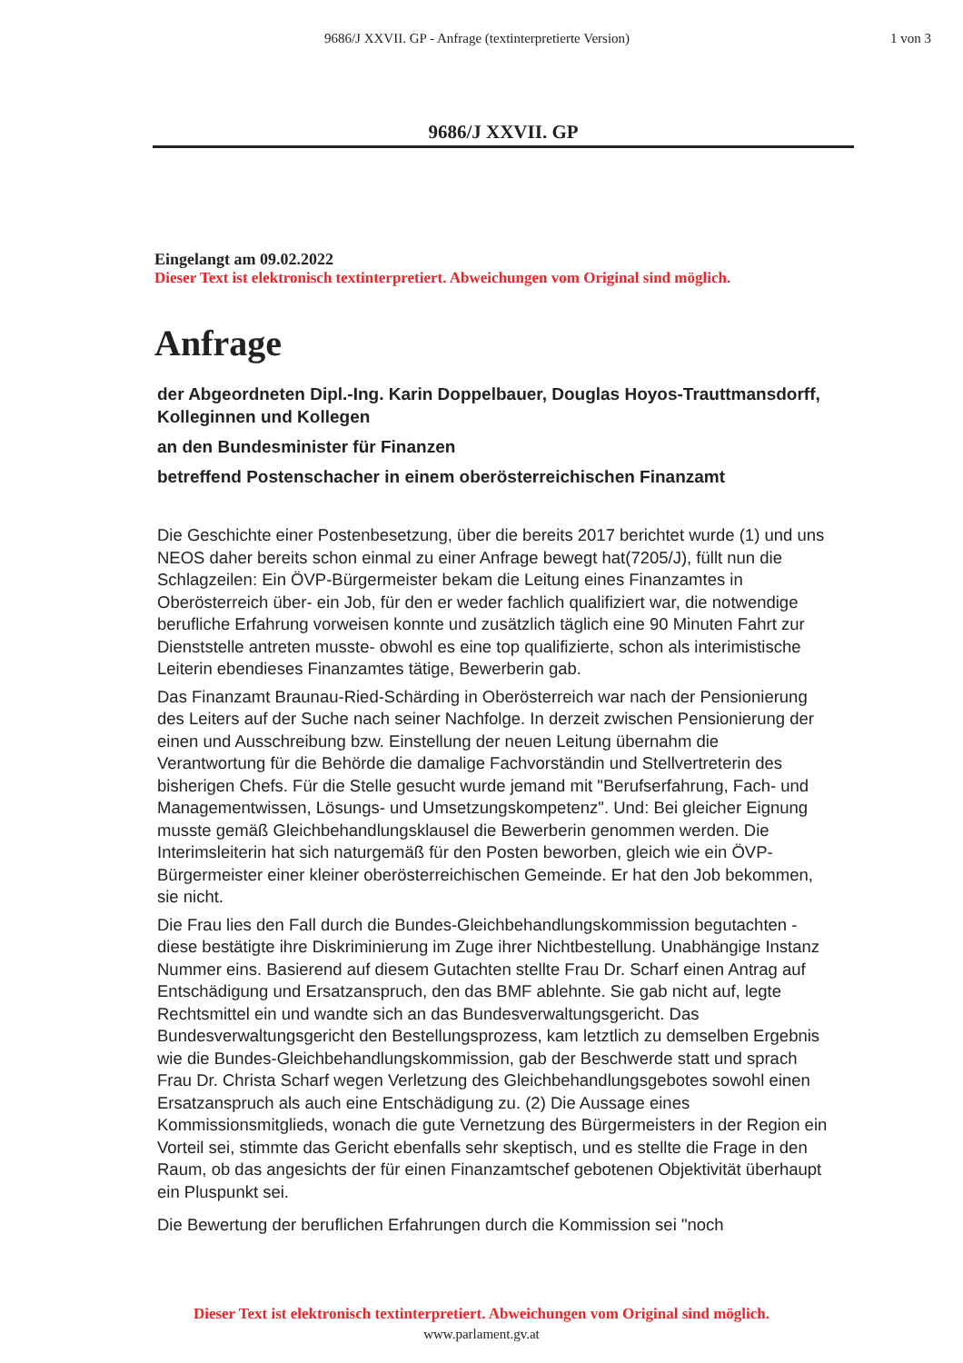9686/J XXVII. GP - Anfrage (textinterpretierte Version)
1 von 3
9686/J XXVII. GP
Eingelangt am 09.02.2022
Dieser Text ist elektronisch textinterpretiert. Abweichungen vom Original sind möglich.
Anfrage
der Abgeordneten Dipl.-Ing. Karin Doppelbauer, Douglas Hoyos-Trauttmansdorff, Kolleginnen und Kollegen
an den Bundesminister für Finanzen
betreffend Postenschacher in einem oberösterreichischen Finanzamt
Die Geschichte einer Postenbesetzung, über die bereits 2017 berichtet wurde (1) und uns NEOS daher bereits schon einmal zu einer Anfrage bewegt hat(7205/J), füllt nun die Schlagzeilen: Ein ÖVP-Bürgermeister bekam die Leitung eines Finanzamtes in Oberösterreich über- ein Job, für den er weder fachlich qualifiziert war, die notwendige berufliche Erfahrung vorweisen konnte und zusätzlich täglich eine 90 Minuten Fahrt zur Dienststelle antreten musste- obwohl es eine top qualifizierte, schon als interimistische Leiterin ebendieses Finanzamtes tätige, Bewerberin gab.
Das Finanzamt Braunau-Ried-Schärding in Oberösterreich war nach der Pensionierung des Leiters auf der Suche nach seiner Nachfolge. In derzeit zwischen Pensionierung der einen und Ausschreibung bzw. Einstellung der neuen Leitung übernahm die Verantwortung für die Behörde die damalige Fachvorständin und Stellvertreterin des bisherigen Chefs. Für die Stelle gesucht wurde jemand mit "Berufserfahrung, Fach- und Managementwissen, Lösungs- und Umsetzungskompetenz". Und: Bei gleicher Eignung musste gemäß Gleichbehandlungsklausel die Bewerberin genommen werden. Die Interimsleiterin hat sich naturgemäß für den Posten beworben, gleich wie ein ÖVP-Bürgermeister einer kleiner oberösterreichischen Gemeinde. Er hat den Job bekommen, sie nicht.
Die Frau lies den Fall durch die Bundes-Gleichbehandlungskommission begutachten - diese bestätigte ihre Diskriminierung im Zuge ihrer Nichtbestellung. Unabhängige Instanz Nummer eins. Basierend auf diesem Gutachten stellte Frau Dr. Scharf einen Antrag auf Entschädigung und Ersatzanspruch, den das BMF ablehnte. Sie gab nicht auf, legte Rechtsmittel ein und wandte sich an das Bundesverwaltungsgericht. Das Bundesverwaltungsgericht den Bestellungsprozess, kam letztlich zu demselben Ergebnis wie die Bundes-Gleichbehandlungskommission, gab der Beschwerde statt und sprach Frau Dr. Christa Scharf wegen Verletzung des Gleichbehandlungsgebotes sowohl einen Ersatzanspruch als auch eine Entschädigung zu. (2) Die Aussage eines Kommissionsmitglieds, wonach die gute Vernetzung des Bürgermeisters in der Region ein Vorteil sei, stimmte das Gericht ebenfalls sehr skeptisch, und es stellte die Frage in den Raum, ob das angesichts der für einen Finanzamtschef gebotenen Objektivität überhaupt ein Pluspunkt sei.
Die Bewertung der beruflichen Erfahrungen durch die Kommission sei "noch
Dieser Text ist elektronisch textinterpretiert. Abweichungen vom Original sind möglich.
www.parlament.gv.at